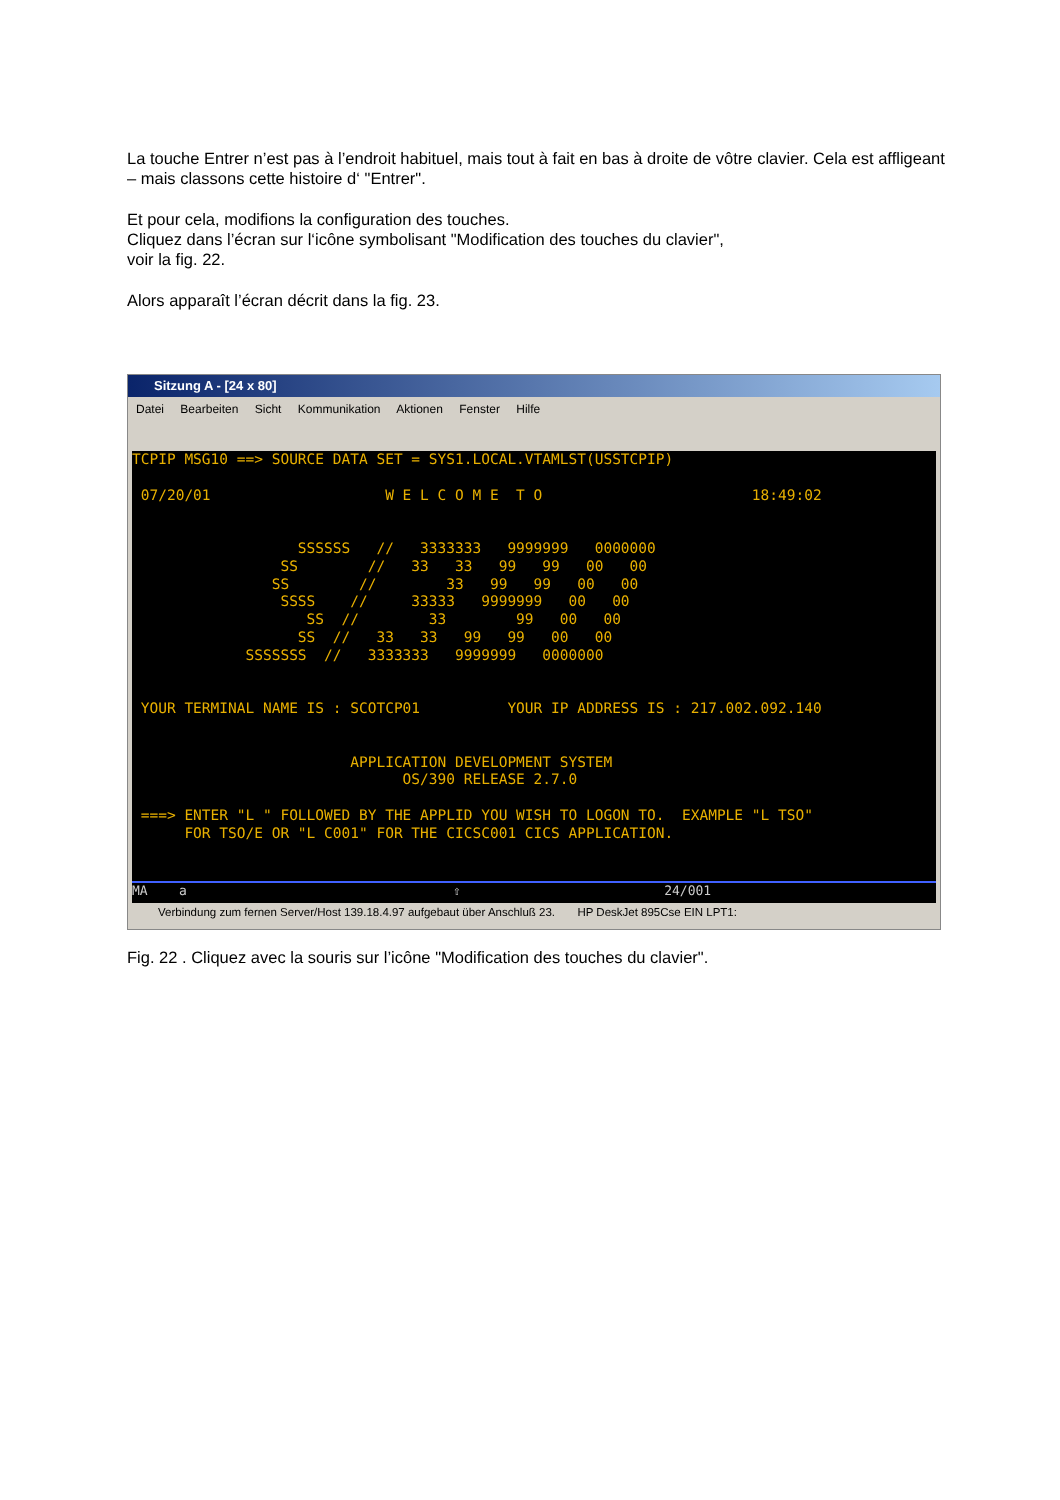La touche Entrer n’est pas à l’endroit habituel, mais tout à fait en bas à droite de vôtre clavier. Cela est affligeant – mais classons cette histoire d‘ "Entrer".
Et pour cela, modifions la configuration des touches.
Cliquez dans l’écran sur l‘icône symbolisant "Modification des touches du clavier",
voir la fig. 22.
Alors apparaît l’écran décrit dans la fig. 23.
Sitzung A - [24 x 80]
Datei Bearbeiten Sicht Kommunikation Aktionen Fenster Hilfe
TCPIP MSG10 ==> SOURCE DATA SET = SYS1.LOCAL.VTAMLST(USSTCPIP) 07/20/01 W E L C O M E T O 18:49:02 SSSSSS // 3333333 9999999 0000000 SS // 33 33 99 99 00 00 SS // 33 99 99 00 00 SSSS // 33333 9999999 00 00 SS // 33 99 00 00 SS // 33 33 99 99 00 00 SSSSSSS // 3333333 9999999 0000000 YOUR TERMINAL NAME IS : SCOTCP01 YOUR IP ADDRESS IS : 217.002.092.140 APPLICATION DEVELOPMENT SYSTEM OS/390 RELEASE 2.7.0 ===> ENTER "L " FOLLOWED BY THE APPLID YOU WISH TO LOGON TO. EXAMPLE "L TSO" FOR TSO/E OR "L C001" FOR THE CICSC001 CICS APPLICATION.
MA a ⇧ 24/001
Verbindung zum fernen Server/Host 139.18.4.97 aufgebaut über Anschluß 23. HP DeskJet 895Cse EIN LPT1:
Fig. 22 . Cliquez avec la souris sur l’icône "Modification des touches du clavier".